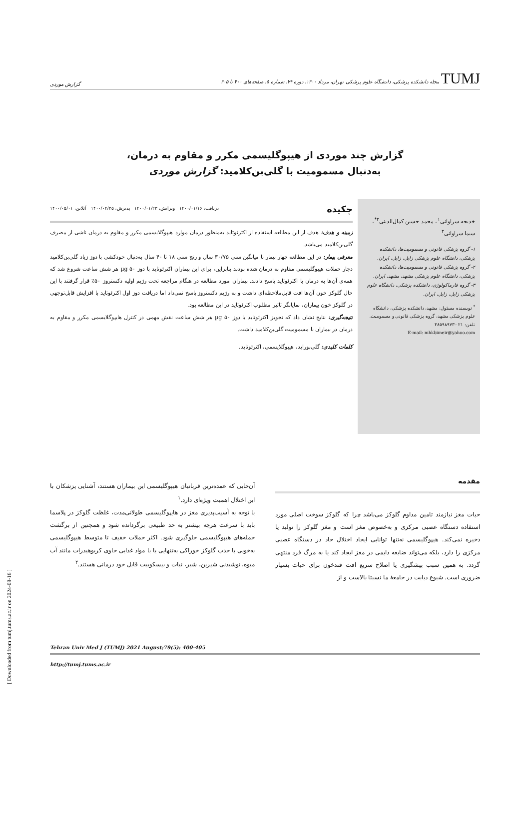TUMJ مجله دانشکده پزشکی، دانشگاه علوم پزشکی تهران، مرداد ۱۴۰۰، دوره ۷۹، شماره ۵، صفحه‌های ۴۰۰ تا ۴۰۵
گزارش موردی
گزارش چند موردی از هیپوگلیسمی مکرر و مقاوم به درمان،
به‌دنبال مسمومیت با گلی‌بن‌کلامید: گزارش موردی
خدیجه سراوانی<sup>۱</sup>، محمد حسین کمال‌الدینی<sup>۲*</sup>، سیما سراوانی<sup>۳</sup>
۱- گروه پزشکی قانونی و مسمومیت‌ها، دانشکده پزشکی، دانشگاه علوم پزشکی زابل، زابل، ایران.
۲- گروه پزشکی قانونی و مسمومیت‌ها، دانشکده پزشکی، دانشگاه علوم پزشکی مشهد، مشهد، ایران.
۳- گروه فارماکولوژی، دانشکده پزشکی، دانشگاه علوم پزشکی زابل، زابل، ایران.
<sup>*</sup> نویسنده مسئول: مشهد، دانشکده پزشکی، دانشگاه علوم پزشکی مشهد، گروه پزشکی قانونی و مسمومیت.
تلفن: ۰۲۱-۳۸۵۹۸۹۷۳
E-mail: mhkbimeir@yahoo.com
چکیده دریافت: ۱۴۰۰/۰۱/۱۶ ویرایش: ۱۴۰۰/۰۱/۲۳ پذیرش: ۱۴۰۰/۰۴/۲۵ آنلاین: ۱۴۰۰/۰۵/۰۱
زمینه و هدف: هدف از این مطالعه استفاده از اکترئوتاید به‌منظور درمان موارد هیپوگلایسمی مکرر و مقاوم به درمان ناشی از مصرف گلی‌بن‌کلامید می‌باشد.
معرفی بیمار: در این مطالعه چهار بیمار با میانگین سنی ۳۰/۷۵ سال و رنج سنی ۱۸ تا ۴۰ سال به‌دنبال خودکشی با دوز زیاد گلی‌بن‌کلامید دچار حملات هیپوگلیسمی مقاوم به درمان شده بودند بنابراین، برای این بیماران اکترئوتاید با دوز µg ۵۰ هر شش ساعت شروع شد که همه‌ی آن‌ها به درمان با اکترئوتاید پاسخ دادند. بیماران مورد مطالعه در هنگام مراجعه تحت رژیم اولیه دکستروز ۵۰٪ قرار گرفتند با این حال گلوکز خون آن‌ها افت قابل‌ملاحظه‌ای داشت و به رژیم دکستروز پاسخ نمی‌داد اما دریافت دوز اول اکترئوتاید با افزایش قابل‌توجهی در گلوکز خون بیماران، نمایانگر تاثیر مطلوب اکترئوتاید در این مطالعه بود.
نتیجه‌گیری: نتایج نشان داد که تجویز اکترئوتاید با دوز µg ۵۰ هر شش ساعت نقش مهمی در کنترل هایپوگلایسمی مکرر و مقاوم به درمان در بیماران با مسمومیت گلی‌بن‌کلامید داشت.
کلمات کلیدی: گلی‌بوراید، هیپوگلایسمی، اکترئوتاید.
مقدمه
حیات مغز نیازمند تامین مداوم گلوکز می‌باشد چرا که گلوکز سوخت اصلی مورد استفاده دستگاه عصبی مرکزی و به‌خصوص مغز است و مغز گلوکز را تولید یا ذخیره نمی‌کند. هیپوگلیسمی نه‌تنها توانایی ایجاد اختلال حاد در دستگاه عصبی مرکزی را دارد، بلکه می‌تواند ضایعه دایمی در مغز ایجاد کند یا به مرگ فرد منتهی گردد. به همین سبب پیشگیری یا اصلاح سریع افت قندخون برای حیات بسیار ضروری است. شیوع دیابت در جامعهٔ ما نسبتا بالاست و از
آن‌جایی که عمده‌ترین قربانیان هیپوگلیسمی این بیماران هستند، آشنایی پزشکان با این اختلال اهمیت ویژه‌ای دارد.<sup>۱</sup>
با توجه به آسیب‌پذیری مغز در هایپوگلیسمی طولانی‌مدت، غلظت گلوکز در پلاسما باید با سرعت هرچه بیشتر به حد طبیعی برگردانده شود و همچنین از برگشت حمله‌های هیپوگلیسمی جلوگیری شود. اکثر حملات خفیف تا متوسط هیپوگلیسمی به‌خوبی با جذب گلوکز خوراکی به‌تنهایی یا با مواد غذایی حاوی کربوهیدرات مانند آب میوه، نوشیدنی شیرین، شیر، نبات و بیسکوییت قابل خود درمانی هستند.<sup>۲</sup>
Tehran Univ Med J (TUMJ) 2021 August;79(5): 400-405
http://tumj.tums.ac.ir
[ Downloaded from tumj.tums.ac.ir on 2024-08-16 ]